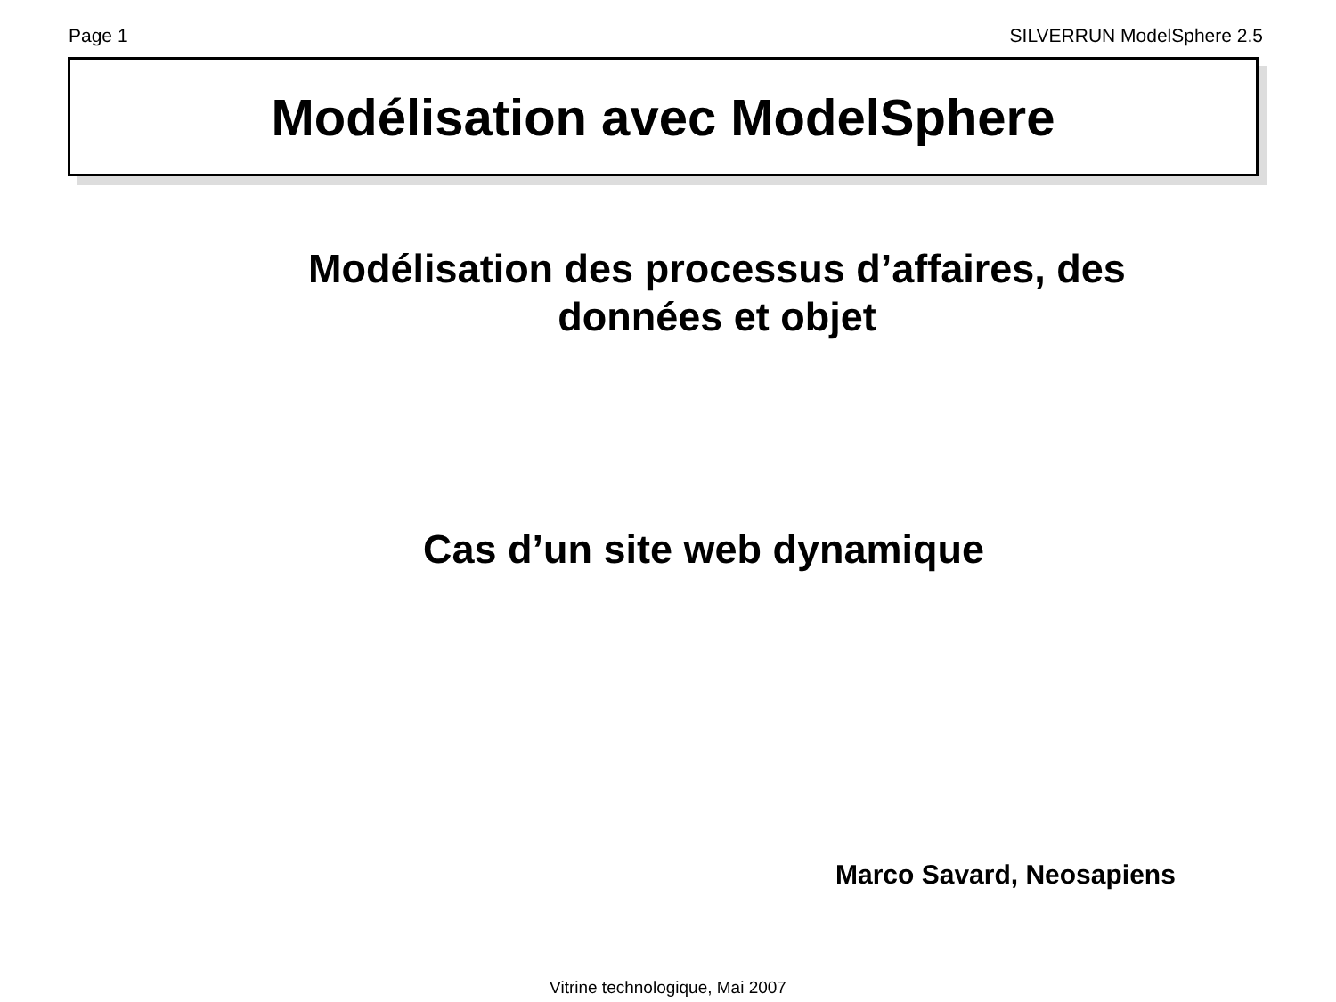Page 1 SILVERRUN ModelSphere 2.5
Modélisation avec ModelSphere
Modélisation des processus d’affaires, des
données et objet
Cas d’un site web dynamique
Marco Savard, Neosapiens
Vitrine technologique, Mai 2007